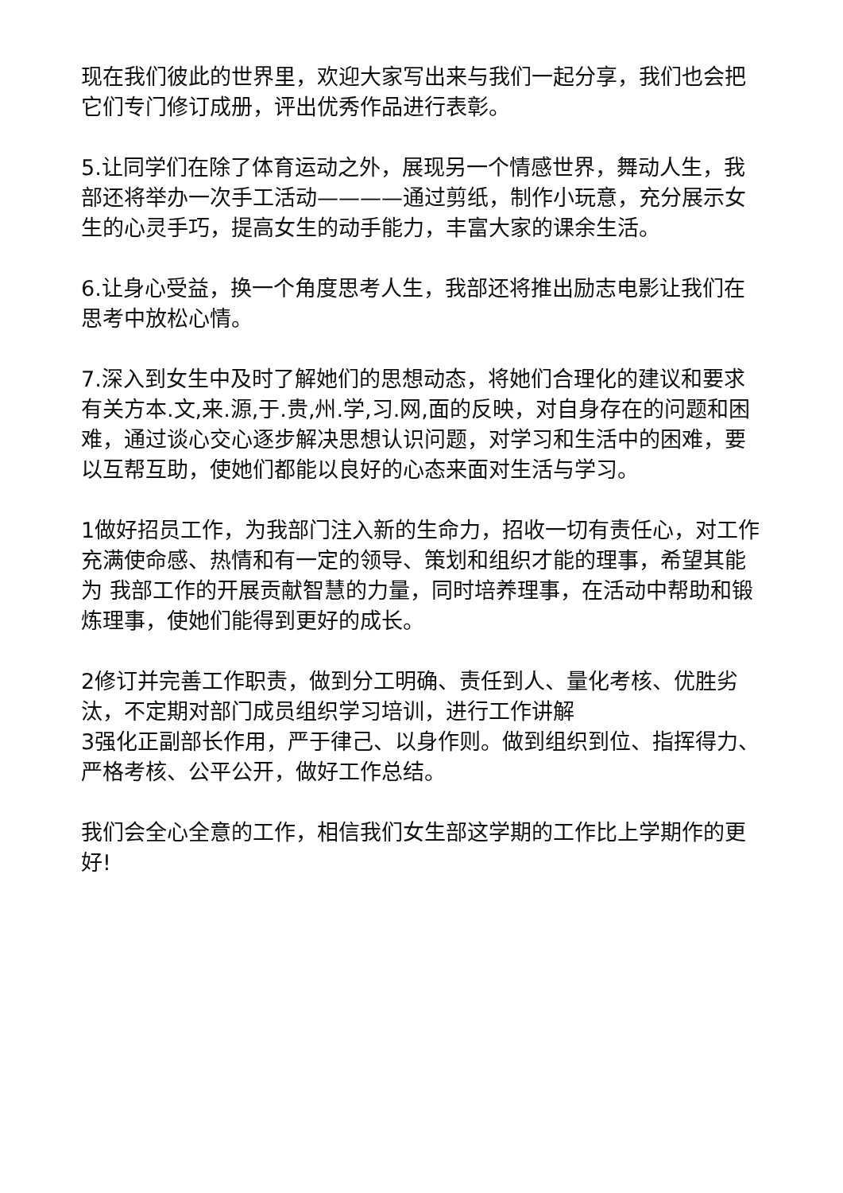现在我们彼此的世界里，欢迎大家写出来与我们一起分享，我们也会把它们专门修订成册，评出优秀作品进行表彰。
5.让同学们在除了体育运动之外，展现另一个情感世界，舞动人生，我部还将举办一次手工活动————通过剪纸，制作小玩意，充分展示女生的心灵手巧，提高女生的动手能力，丰富大家的课余生活。
6.让身心受益，换一个角度思考人生，我部还将推出励志电影让我们在思考中放松心情。
7.深入到女生中及时了解她们的思想动态，将她们合理化的建议和要求有关方本.文,来.源,于.贵,州.学,习.网,面的反映，对自身存在的问题和困难，通过谈心交心逐步解决思想认识问题，对学习和生活中的困难，要以互帮互助，使她们都能以良好的心态来面对生活与学习。
1做好招员工作，为我部门注入新的生命力，招收一切有责任心，对工作充满使命感、热情和有一定的领导、策划和组织才能的理事，希望其能为 我部工作的开展贡献智慧的力量，同时培养理事，在活动中帮助和锻炼理事，使她们能得到更好的成长。
2修订并完善工作职责，做到分工明确、责任到人、量化考核、优胜劣汰，不定期对部门成员组织学习培训，进行工作讲解
3强化正副部长作用，严于律己、以身作则。做到组织到位、指挥得力、严格考核、公平公开，做好工作总结。
我们会全心全意的工作，相信我们女生部这学期的工作比上学期作的更好!